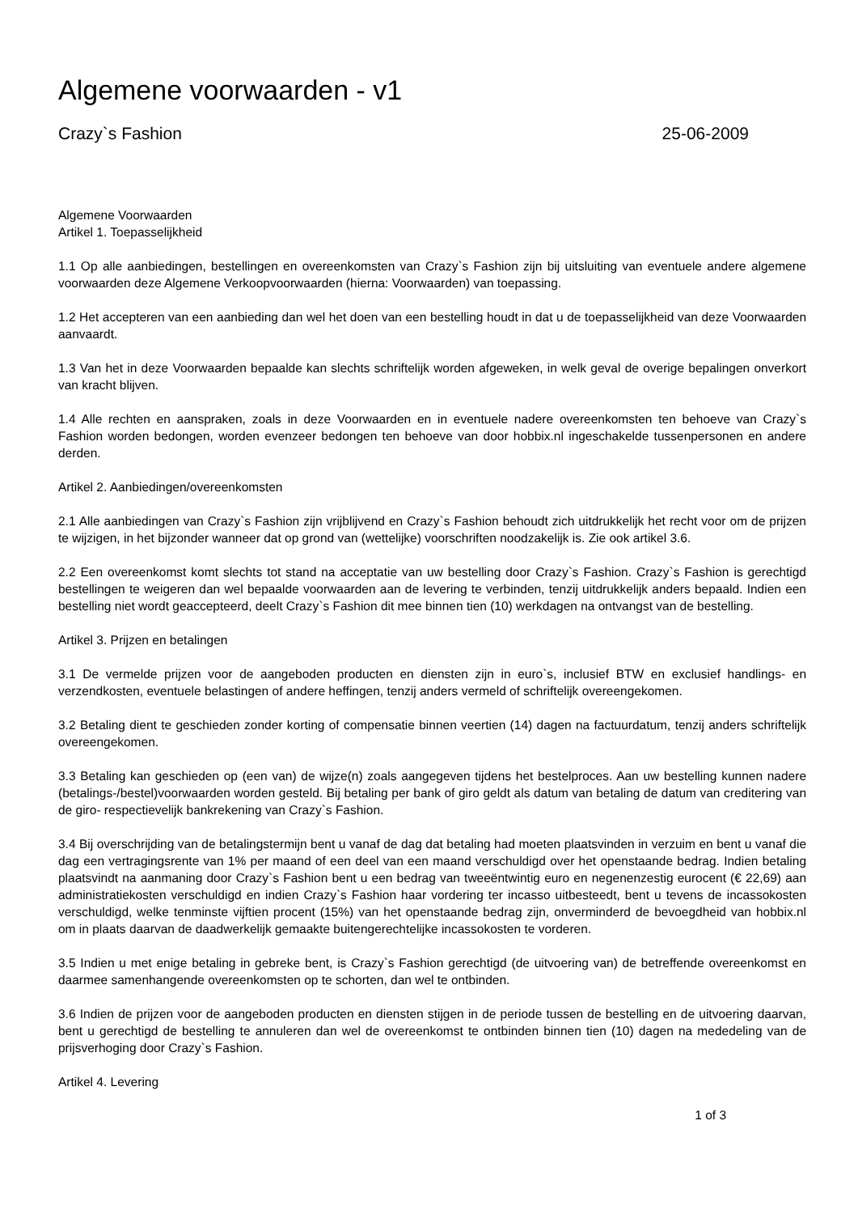Algemene voorwaarden - v1
Crazy`s Fashion 25-06-2009
Algemene Voorwaarden
Artikel 1. Toepasselijkheid
1.1 Op alle aanbiedingen, bestellingen en overeenkomsten van Crazy`s Fashion zijn bij uitsluiting van eventuele andere algemene voorwaarden deze Algemene Verkoopvoorwaarden (hierna: Voorwaarden) van toepassing.
1.2 Het accepteren van een aanbieding dan wel het doen van een bestelling houdt in dat u de toepasselijkheid van deze Voorwaarden aanvaardt.
1.3 Van het in deze Voorwaarden bepaalde kan slechts schriftelijk worden afgeweken, in welk geval de overige bepalingen onverkort van kracht blijven.
1.4 Alle rechten en aanspraken, zoals in deze Voorwaarden en in eventuele nadere overeenkomsten ten behoeve van Crazy`s Fashion worden bedongen, worden evenzeer bedongen ten behoeve van door hobbix.nl ingeschakelde tussenpersonen en andere derden.
Artikel 2. Aanbiedingen/overeenkomsten
2.1 Alle aanbiedingen van Crazy`s Fashion zijn vrijblijvend en Crazy`s Fashion behoudt zich uitdrukkelijk het recht voor om de prijzen te wijzigen, in het bijzonder wanneer dat op grond van (wettelijke) voorschriften noodzakelijk is. Zie ook artikel 3.6.
2.2 Een overeenkomst komt slechts tot stand na acceptatie van uw bestelling door Crazy`s Fashion. Crazy`s Fashion is gerechtigd bestellingen te weigeren dan wel bepaalde voorwaarden aan de levering te verbinden, tenzij uitdrukkelijk anders bepaald. Indien een bestelling niet wordt geaccepteerd, deelt Crazy`s Fashion dit mee binnen tien (10) werkdagen na ontvangst van de bestelling.
Artikel 3. Prijzen en betalingen
3.1 De vermelde prijzen voor de aangeboden producten en diensten zijn in euro`s, inclusief BTW en exclusief handlings- en verzendkosten, eventuele belastingen of andere heffingen, tenzij anders vermeld of schriftelijk overeengekomen.
3.2 Betaling dient te geschieden zonder korting of compensatie binnen veertien (14) dagen na factuurdatum, tenzij anders schriftelijk overeengekomen.
3.3 Betaling kan geschieden op (een van) de wijze(n) zoals aangegeven tijdens het bestelproces. Aan uw bestelling kunnen nadere (betalings-/bestel)voorwaarden worden gesteld. Bij betaling per bank of giro geldt als datum van betaling de datum van creditering van de giro- respectievelijk bankrekening van Crazy`s Fashion.
3.4 Bij overschrijding van de betalingstermijn bent u vanaf de dag dat betaling had moeten plaatsvinden in verzuim en bent u vanaf die dag een vertragingsrente van 1% per maand of een deel van een maand verschuldigd over het openstaande bedrag. Indien betaling plaatsvindt na aanmaning door Crazy`s Fashion bent u een bedrag van tweeëntwintig euro en negenenzestig eurocent (€ 22,69) aan administratiekosten verschuldigd en indien Crazy`s Fashion haar vordering ter incasso uitbesteedt, bent u tevens de incassokosten verschuldigd, welke tenminste vijftien procent (15%) van het openstaande bedrag zijn, onverminderd de bevoegdheid van hobbix.nl om in plaats daarvan de daadwerkelijk gemaakte buitengerechtelijke incassokosten te vorderen.
3.5 Indien u met enige betaling in gebreke bent, is Crazy`s Fashion gerechtigd (de uitvoering van) de betreffende overeenkomst en daarmee samenhangende overeenkomsten op te schorten, dan wel te ontbinden.
3.6 Indien de prijzen voor de aangeboden producten en diensten stijgen in de periode tussen de bestelling en de uitvoering daarvan, bent u gerechtigd de bestelling te annuleren dan wel de overeenkomst te ontbinden binnen tien (10) dagen na mededeling van de prijsverhoging door Crazy`s Fashion.
Artikel 4. Levering
1 of 3